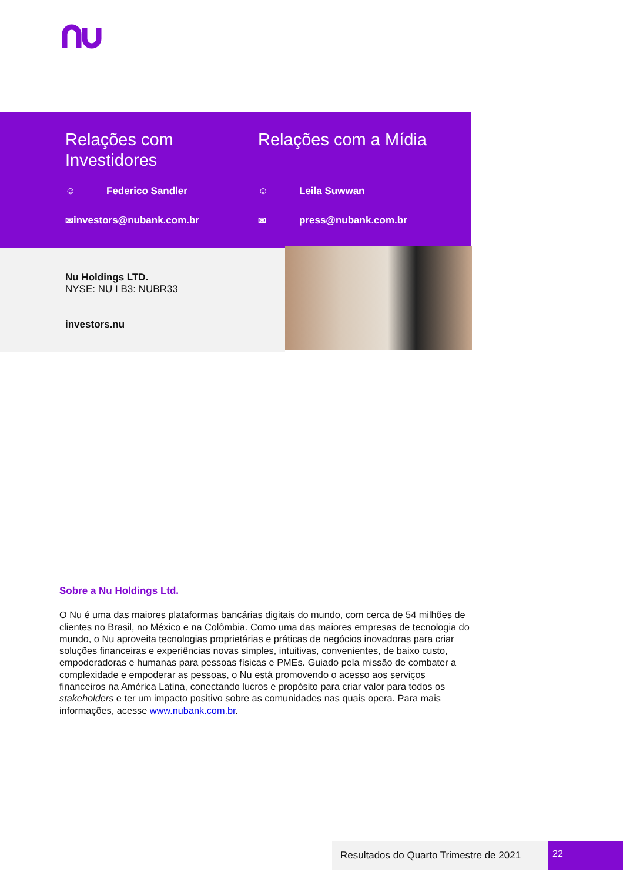Relações com Investidores
☺ Federico Sandler
✉ investors@nubank.com.br
Relações com a Mídia
☺ Leila Suwwan
✉ press@nubank.com.br
Nu Holdings LTD.
NYSE: NU I B3: NUBR33
investors.nu
Sobre a Nu Holdings Ltd.
O Nu é uma das maiores plataformas bancárias digitais do mundo, com cerca de 54 milhões de clientes no Brasil, no México e na Colômbia. Como uma das maiores empresas de tecnologia do mundo, o Nu aproveita tecnologias proprietárias e práticas de negócios inovadoras para criar soluções financeiras e experiências novas simples, intuitivas, convenientes, de baixo custo, empoderadoras e humanas para pessoas físicas e PMEs. Guiado pela missão de combater a complexidade e empoderar as pessoas, o Nu está promovendo o acesso aos serviços financeiros na América Latina, conectando lucros e propósito para criar valor para todos os stakeholders e ter um impacto positivo sobre as comunidades nas quais opera. Para mais informações, acesse www.nubank.com.br.
Resultados do Quarto Trimestre de 2021
22